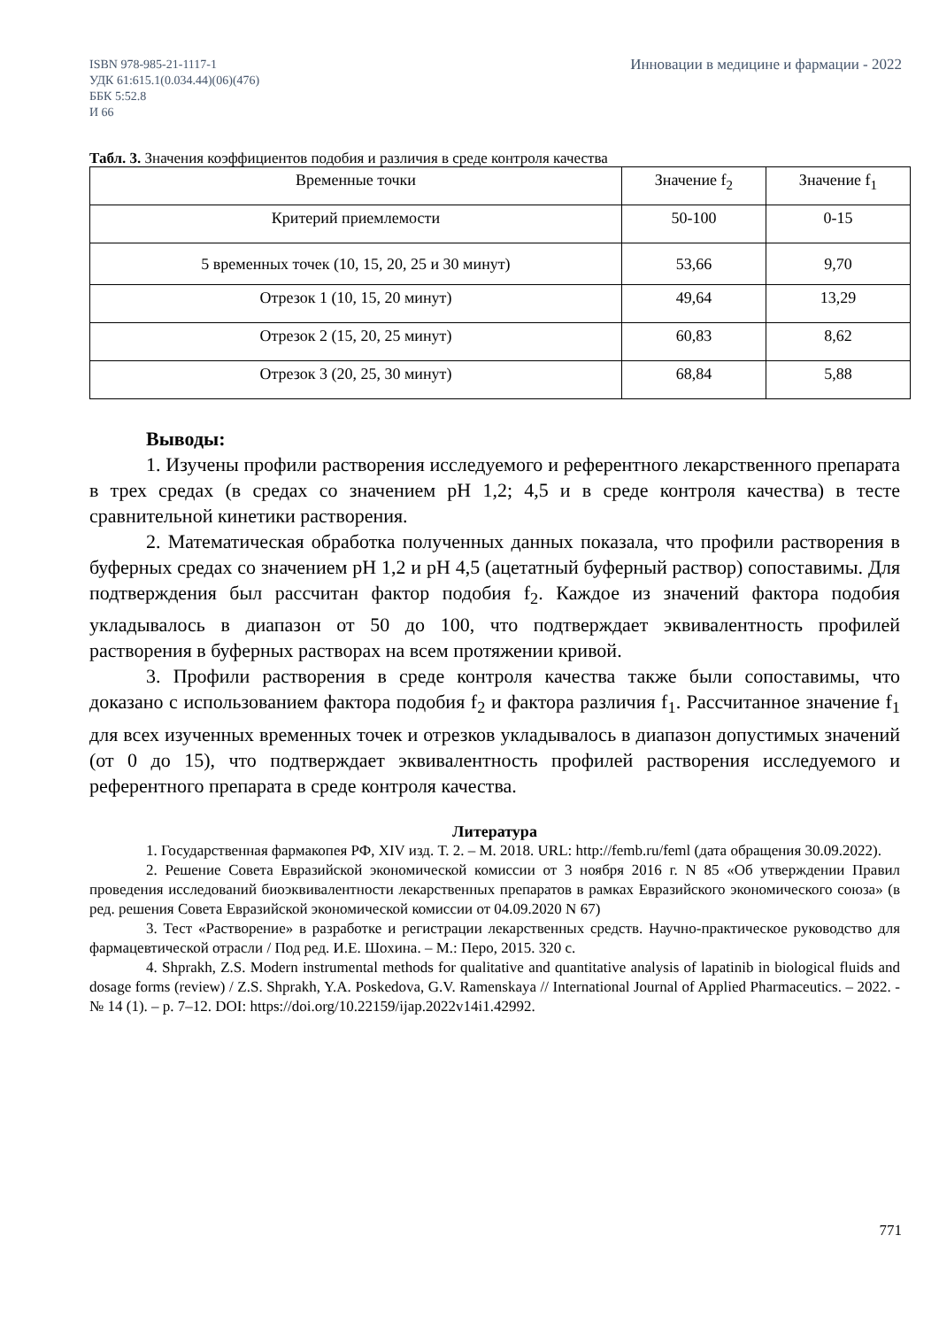ISBN 978-985-21-1117-1
УДК 61:615.1(0.034.44)(06)(476)
ББК 5:52.8
И 66
Инновации в медицине и фармации - 2022
Табл. 3. Значения коэффициентов подобия и различия в среде контроля качества
| Временные точки | Значение f<sub>2</sub> | Значение f<sub>1</sub> |
| --- | --- | --- |
| Критерий приемлемости | 50-100 | 0-15 |
| 5 временных точек (10, 15, 20, 25 и 30 минут) | 53,66 | 9,70 |
| Отрезок 1 (10, 15, 20 минут) | 49,64 | 13,29 |
| Отрезок 2 (15, 20, 25 минут) | 60,83 | 8,62 |
| Отрезок 3 (20, 25, 30 минут) | 68,84 | 5,88 |
Выводы:
1. Изучены профили растворения исследуемого и референтного лекарственного препарата в трех средах (в средах со значением рН 1,2; 4,5 и в среде контроля качества) в тесте сравнительной кинетики растворения.
2. Математическая обработка полученных данных показала, что профили растворения в буферных средах со значением рН 1,2 и рН 4,5 (ацетатный буферный раствор) сопоставимы. Для подтверждения был рассчитан фактор подобия f<sub>2</sub>. Каждое из значений фактора подобия укладывалось в диапазон от 50 до 100, что подтверждает эквивалентность профилей растворения в буферных растворах на всем протяжении кривой.
3. Профили растворения в среде контроля качества также были сопоставимы, что доказано с использованием фактора подобия f<sub>2</sub> и фактора различия f<sub>1</sub>. Рассчитанное значение f<sub>1</sub> для всех изученных временных точек и отрезков укладывалось в диапазон допустимых значений (от 0 до 15), что подтверждает эквивалентность профилей растворения исследуемого и референтного препарата в среде контроля качества.
Литература
1. Государственная фармакопея РФ, XIV изд. Т. 2. – М. 2018. URL: http://femb.ru/feml (дата обращения 30.09.2022).
2. Решение Совета Евразийской экономической комиссии от 3 ноября 2016 г. N 85 «Об утверждении Правил проведения исследований биоэквивалентности лекарственных препаратов в рамках Евразийского экономического союза» (в ред. решения Совета Евразийской экономической комиссии от 04.09.2020 N 67)
3. Тест «Растворение» в разработке и регистрации лекарственных средств. Научно-практическое руководство для фармацевтической отрасли / Под ред. И.Е. Шохина. – М.: Перо, 2015. 320 с.
4. Shprakh, Z.S. Modern instrumental methods for qualitative and quantitative analysis of lapatinib in biological fluids and dosage forms (review) / Z.S. Shprakh, Y.A. Poskedova, G.V. Ramenskaya // International Journal of Applied Pharmaceutics. – 2022. - № 14 (1). – p. 7–12. DOI: https://doi.org/10.22159/ijap.2022v14i1.42992.
771